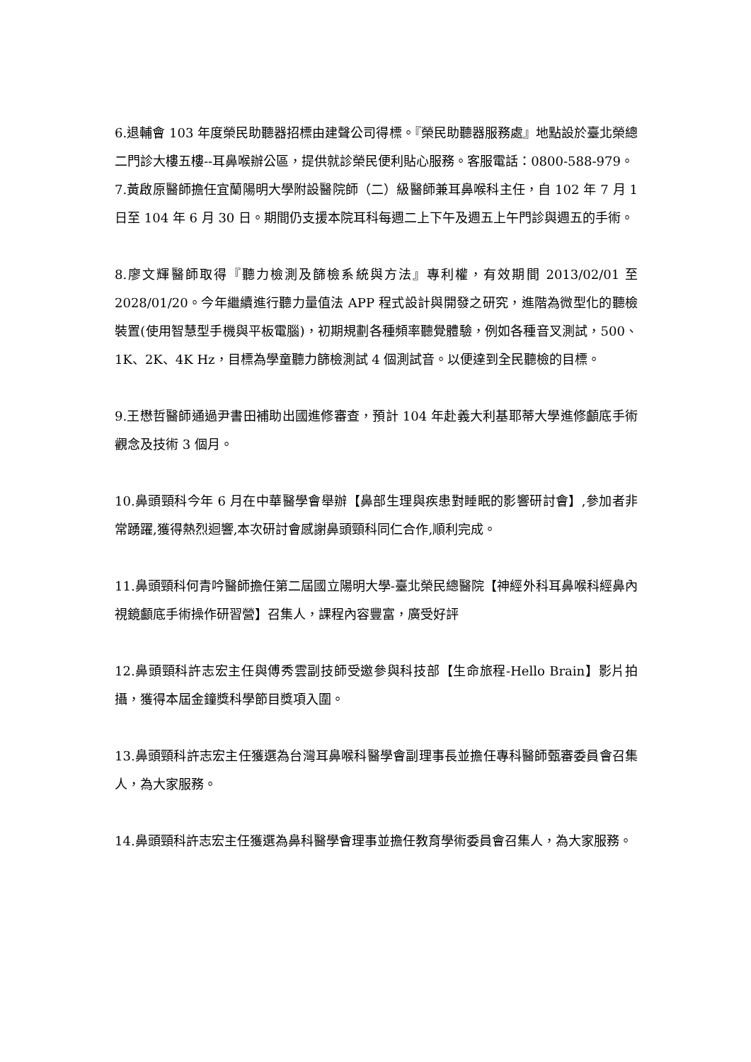6.退輔會 103 年度榮民助聽器招標由建聲公司得標。『榮民助聽器服務處』地點設於臺北榮總二門診大樓五樓--耳鼻喉辦公區，提供就診榮民便利貼心服務。客服電話：0800-588-979。
7.黃啟原醫師擔任宜蘭陽明大學附設醫院師（二）級醫師兼耳鼻喉科主任，自 102 年 7 月 1 日至 104 年 6 月 30 日。期間仍支援本院耳科每週二上下午及週五上午門診與週五的手術。
8.廖文輝醫師取得『聽力檢測及篩檢系統與方法』專利權，有效期間 2013/02/01 至 2028/01/20。今年繼續進行聽力量值法 APP 程式設計與開發之研究，進階為微型化的聽檢裝置(使用智慧型手機與平板電腦)，初期規劃各種頻率聽覺體驗，例如各種音叉測試，500、1K、2K、4K Hz，目標為學童聽力篩檢測試 4 個測試音。以便達到全民聽檢的目標。
9.王懋哲醫師通過尹書田補助出國進修審查，預計 104 年赴義大利基耶蒂大學進修顱底手術觀念及技術 3 個月。
10.鼻頭頸科今年 6 月在中華醫學會舉辦【鼻部生理與疾患對睡眠的影響研討會】,參加者非常踴躍,獲得熱烈迴響,本次研討會感謝鼻頭頸科同仁合作,順利完成。
11.鼻頭頸科何青吟醫師擔任第二屆國立陽明大學-臺北榮民總醫院【神經外科耳鼻喉科經鼻內視鏡顱底手術操作研習營】召集人，課程內容豐富，廣受好評
12.鼻頭頸科許志宏主任與傅秀雲副技師受邀參與科技部【生命旅程-Hello Brain】影片拍攝，獲得本屆金鐘獎科學節目獎項入圍。
13.鼻頭頸科許志宏主任獲選為台灣耳鼻喉科醫學會副理事長並擔任專科醫師甄審委員會召集人，為大家服務。
14.鼻頭頸科許志宏主任獲選為鼻科醫學會理事並擔任教育學術委員會召集人，為大家服務。